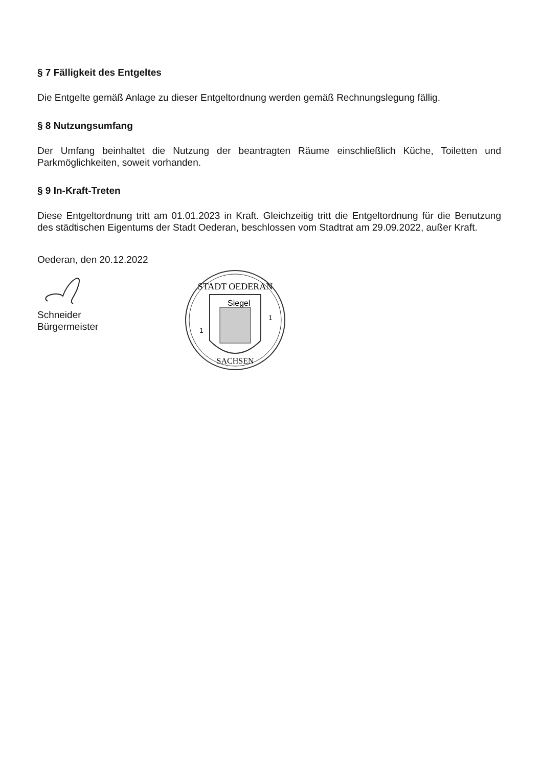§ 7 Fälligkeit des Entgeltes
Die Entgelte gemäß Anlage zu dieser Entgeltordnung werden gemäß Rechnungslegung fällig.
§ 8 Nutzungsumfang
Der Umfang beinhaltet die Nutzung der beantragten Räume einschließlich Küche, Toiletten und Parkmöglichkeiten, soweit vorhanden.
§ 9 In-Kraft-Treten
Diese Entgeltordnung tritt am 01.01.2023 in Kraft. Gleichzeitig tritt die Entgeltordnung für die Benutzung des städtischen Eigentums der Stadt Oederan, beschlossen vom Stadtrat am 29.09.2022, außer Kraft.
Oederan, den 20.12.2022
Schneider
Bürgermeister
STADT OEDERAN
Siegel
1
1
SACHSEN